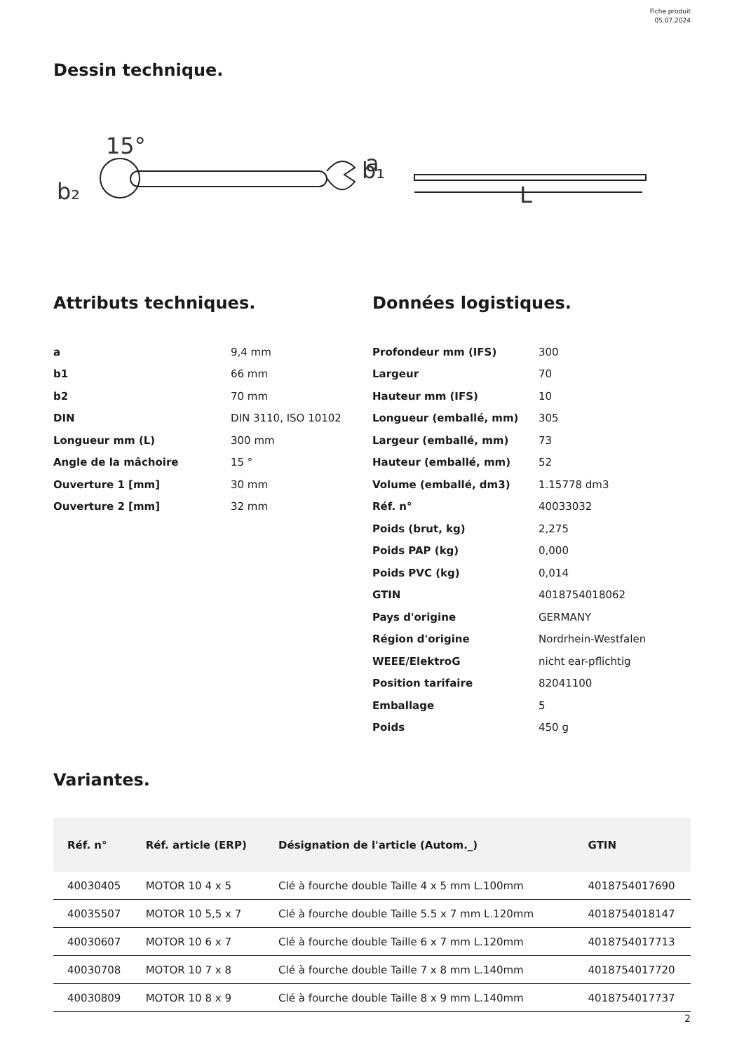Fiche produit
05.07.2024
Dessin technique.
15°
b₂
b₁
a
L
Attributs techniques.
| a | 9,4 mm |
| b1 | 66 mm |
| b2 | 70 mm |
| DIN | DIN 3110, ISO 10102 |
| Longueur mm (L) | 300 mm |
| Angle de la mâchoire | 15 ° |
| Ouverture 1 [mm] | 30 mm |
| Ouverture 2 [mm] | 32 mm |
Données logistiques.
| Profondeur mm (IFS) | 300 |
| Largeur | 70 |
| Hauteur mm (IFS) | 10 |
| Longueur (emballé, mm) | 305 |
| Largeur (emballé, mm) | 73 |
| Hauteur (emballé, mm) | 52 |
| Volume (emballé, dm3) | 1.15778 dm3 |
| Réf. n° | 40033032 |
| Poids (brut, kg) | 2,275 |
| Poids PAP (kg) | 0,000 |
| Poids PVC (kg) | 0,014 |
| GTIN | 4018754018062 |
| Pays d'origine | GERMANY |
| Région d'origine | Nordrhein-Westfalen |
| WEEE/ElektroG | nicht ear-pflichtig |
| Position tarifaire | 82041100 |
| Emballage | 5 |
| Poids | 450 g |
Variantes.
| Réf. n° | Réf. article (ERP) | Désignation de l'article (Autom._) | GTIN |
| --- | --- | --- | --- |
| 40030405 | MOTOR 10 4 x 5 | Clé à fourche double Taille 4 x 5 mm L.100mm | 4018754017690 |
| 40035507 | MOTOR 10 5,5 x 7 | Clé à fourche double Taille 5.5 x 7 mm L.120mm | 4018754018147 |
| 40030607 | MOTOR 10 6 x 7 | Clé à fourche double Taille 6 x 7 mm L.120mm | 4018754017713 |
| 40030708 | MOTOR 10 7 x 8 | Clé à fourche double Taille 7 x 8 mm L.140mm | 4018754017720 |
| 40030809 | MOTOR 10 8 x 9 | Clé à fourche double Taille 8 x 9 mm L.140mm | 4018754017737 |
2